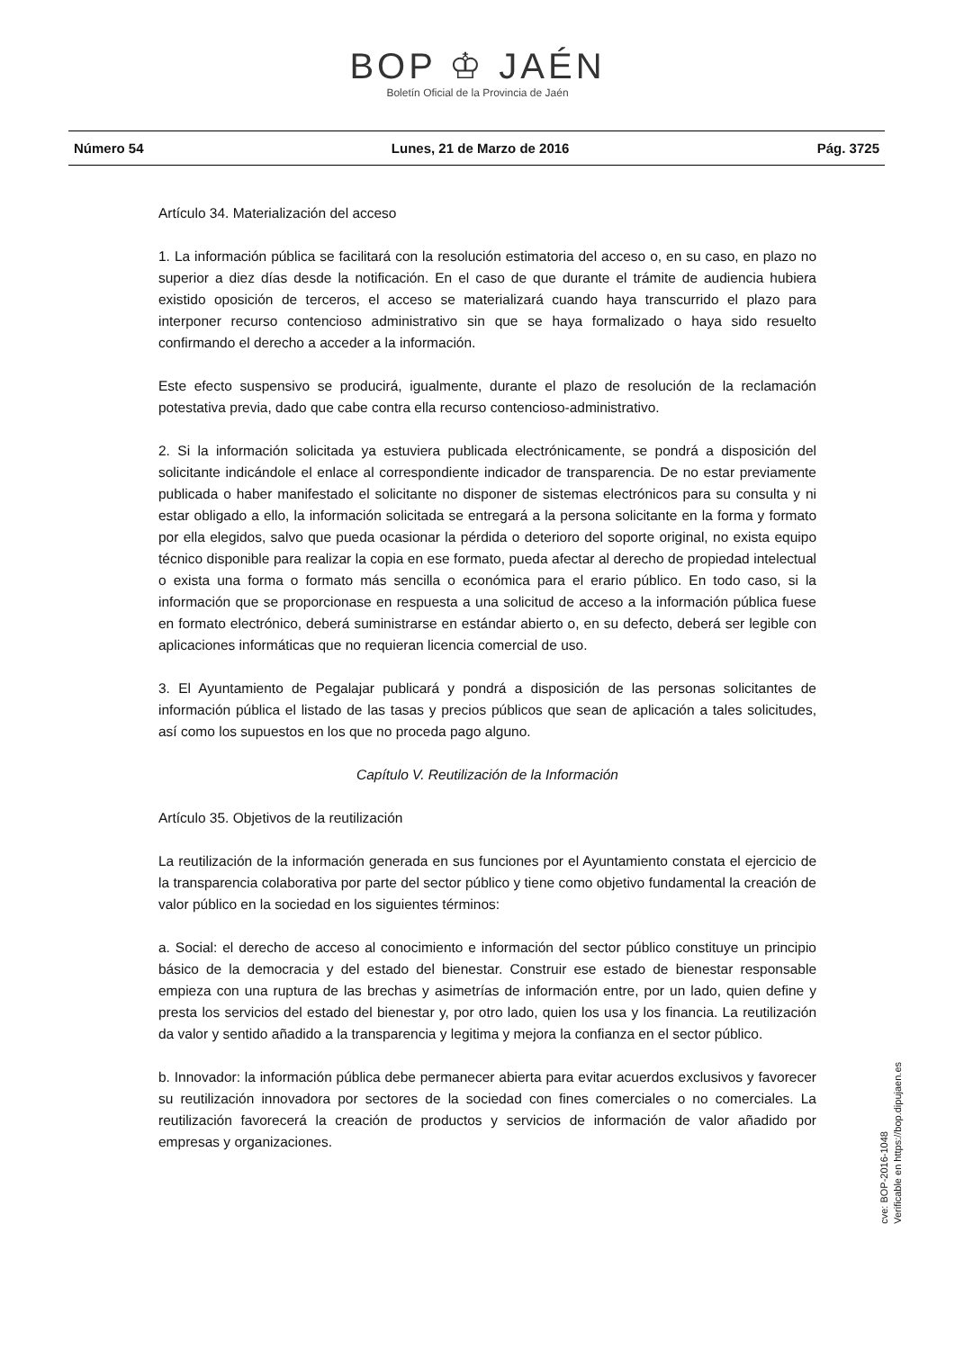BOP ♔ JAÉN
Boletín Oficial de la Provincia de Jaén
Número 54 Lunes, 21 de Marzo de 2016 Pág. 3725
Artículo 34. Materialización del acceso
1. La información pública se facilitará con la resolución estimatoria del acceso o, en su caso, en plazo no superior a diez días desde la notificación. En el caso de que durante el trámite de audiencia hubiera existido oposición de terceros, el acceso se materializará cuando haya transcurrido el plazo para interponer recurso contencioso administrativo sin que se haya formalizado o haya sido resuelto confirmando el derecho a acceder a la información.
Este efecto suspensivo se producirá, igualmente, durante el plazo de resolución de la reclamación potestativa previa, dado que cabe contra ella recurso contencioso-administrativo.
2. Si la información solicitada ya estuviera publicada electrónicamente, se pondrá a disposición del solicitante indicándole el enlace al correspondiente indicador de transparencia. De no estar previamente publicada o haber manifestado el solicitante no disponer de sistemas electrónicos para su consulta y ni estar obligado a ello, la información solicitada se entregará a la persona solicitante en la forma y formato por ella elegidos, salvo que pueda ocasionar la pérdida o deterioro del soporte original, no exista equipo técnico disponible para realizar la copia en ese formato, pueda afectar al derecho de propiedad intelectual o exista una forma o formato más sencilla o económica para el erario público. En todo caso, si la información que se proporcionase en respuesta a una solicitud de acceso a la información pública fuese en formato electrónico, deberá suministrarse en estándar abierto o, en su defecto, deberá ser legible con aplicaciones informáticas que no requieran licencia comercial de uso.
3. El Ayuntamiento de Pegalajar publicará y pondrá a disposición de las personas solicitantes de información pública el listado de las tasas y precios públicos que sean de aplicación a tales solicitudes, así como los supuestos en los que no proceda pago alguno.
Capítulo V. Reutilización de la Información
Artículo 35. Objetivos de la reutilización
La reutilización de la información generada en sus funciones por el Ayuntamiento constata el ejercicio de la transparencia colaborativa por parte del sector público y tiene como objetivo fundamental la creación de valor público en la sociedad en los siguientes términos:
a. Social: el derecho de acceso al conocimiento e información del sector público constituye un principio básico de la democracia y del estado del bienestar. Construir ese estado de bienestar responsable empieza con una ruptura de las brechas y asimetrías de información entre, por un lado, quien define y presta los servicios del estado del bienestar y, por otro lado, quien los usa y los financia. La reutilización da valor y sentido añadido a la transparencia y legitima y mejora la confianza en el sector público.
b. Innovador: la información pública debe permanecer abierta para evitar acuerdos exclusivos y favorecer su reutilización innovadora por sectores de la sociedad con fines comerciales o no comerciales. La reutilización favorecerá la creación de productos y servicios de información de valor añadido por empresas y organizaciones.
cve: BOP-2016-1048
Verificable en https://bop.dipujaen.es